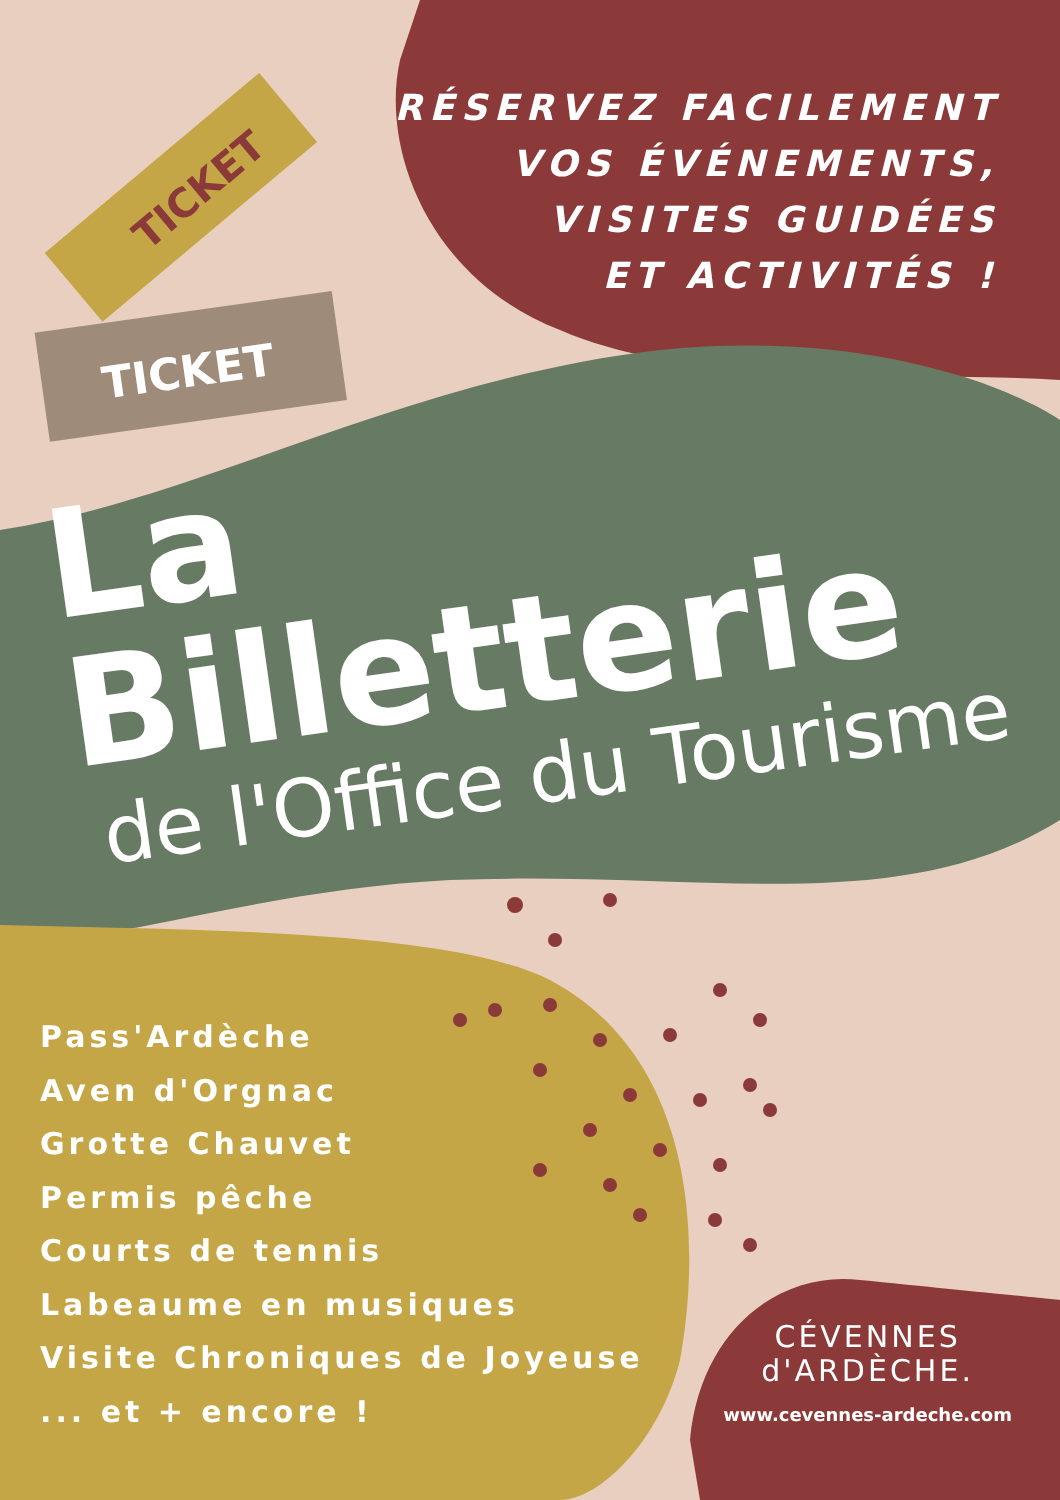TICKET
TICKET
RÉSERVEZ FACILEMENT
VOS ÉVÉNEMENTS,
VISITES GUIDÉES
ET ACTIVITÉS !
La Billetterie
de l'Office du Tourisme
Pass'Ardèche
Aven d'Orgnac
Grotte Chauvet
Permis pêche
Courts de tennis
Labeaume en musiques
Visite Chroniques de Joyeuse
... et + encore !
CÉVENNES
d'ARDÈCHE.
www.cevennes-ardeche.com